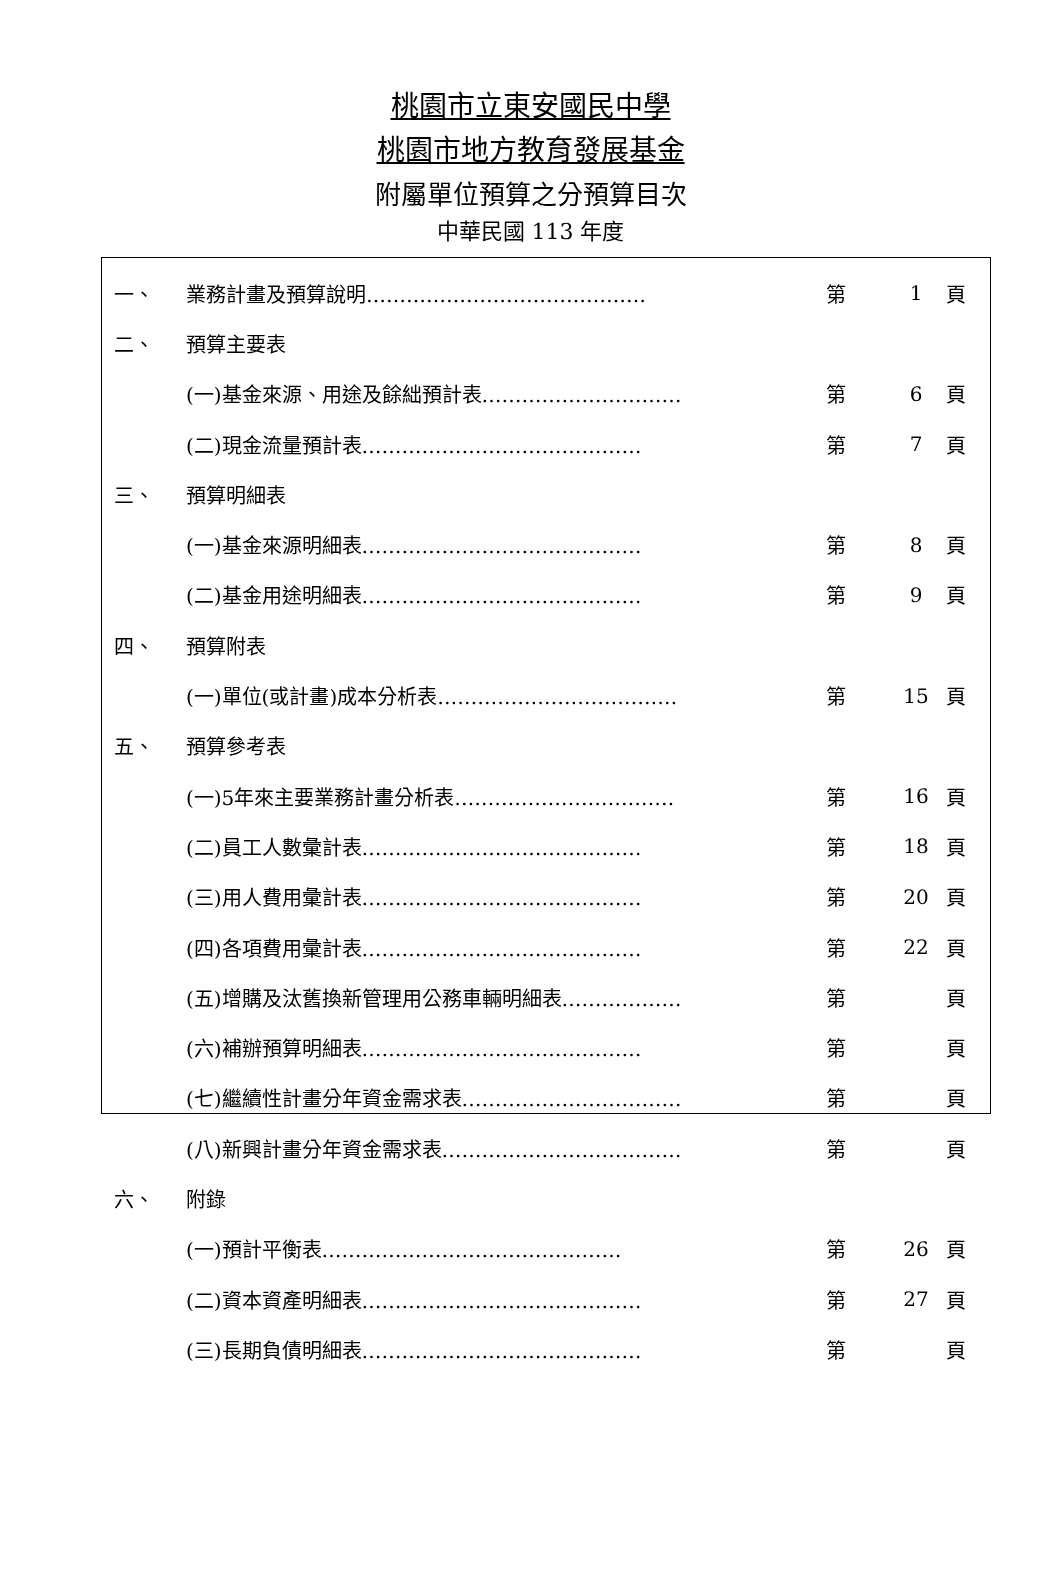桃園市立東安國民中學
桃園市地方教育發展基金
附屬單位預算之分預算目次
中華民國 113 年度
| 一、 | 業務計畫及預算說明…………………………………… | 第 | 1 | 頁 |
| 二、 | 預算主要表 | | | |
| | (一)基金來源、用途及餘絀預計表………………………… | 第 | 6 | 頁 |
| | (二)現金流量預計表…………………………………… | 第 | 7 | 頁 |
| 三、 | 預算明細表 | | | |
| | (一)基金來源明細表…………………………………… | 第 | 8 | 頁 |
| | (二)基金用途明細表…………………………………… | 第 | 9 | 頁 |
| 四、 | 預算附表 | | | |
| | (一)單位(或計畫)成本分析表……………………………… | 第 | 15 | 頁 |
| 五、 | 預算參考表 | | | |
| | (一)5年來主要業務計畫分析表…………………………… | 第 | 16 | 頁 |
| | (二)員工人數彙計表…………………………………… | 第 | 18 | 頁 |
| | (三)用人費用彙計表…………………………………… | 第 | 20 | 頁 |
| | (四)各項費用彙計表…………………………………… | 第 | 22 | 頁 |
| | (五)增購及汰舊換新管理用公務車輛明細表……………… | 第 | | 頁 |
| | (六)補辦預算明細表…………………………………… | 第 | | 頁 |
| | (七)繼續性計畫分年資金需求表…………………………… | 第 | | 頁 |
| | (八)新興計畫分年資金需求表……………………………… | 第 | | 頁 |
| 六、 | 附錄 | | | |
| | (一)預計平衡表……………………………………… | 第 | 26 | 頁 |
| | (二)資本資產明細表…………………………………… | 第 | 27 | 頁 |
| | (三)長期負債明細表…………………………………… | 第 | | 頁 |